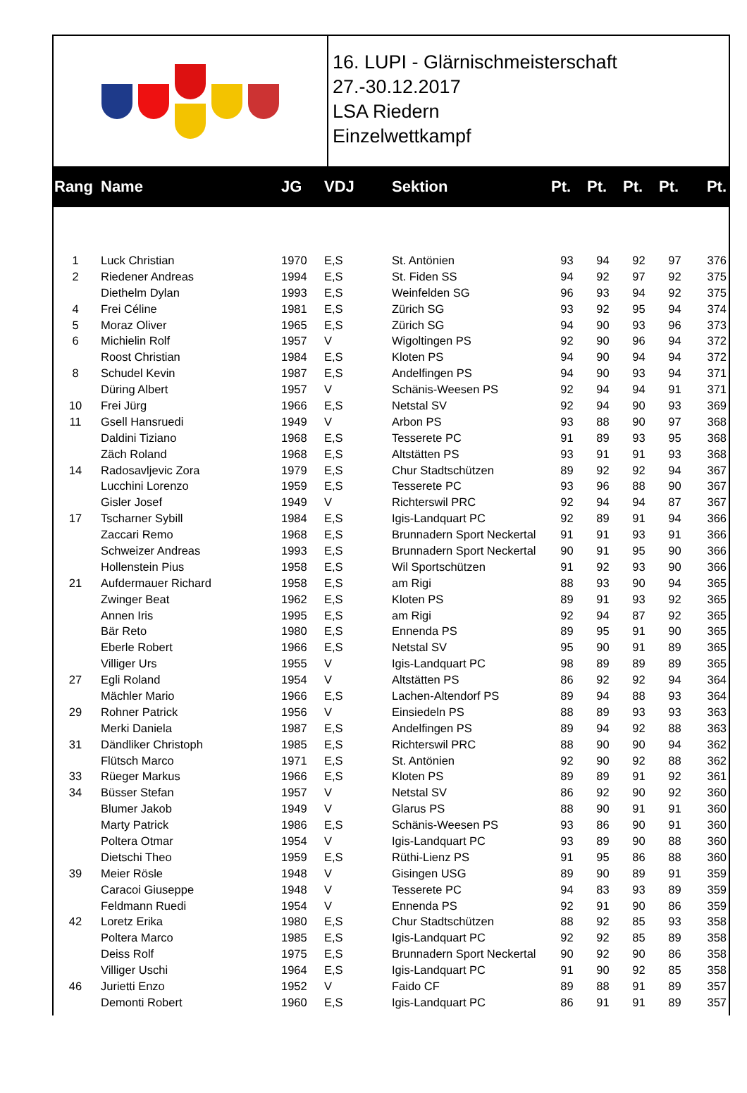16. LUPI - Glärnischmeisterschaft
27.-30.12.2017
LSA Riedern
Einzelwettkampf
| Rang | Name | JG | VDJ | Sektion | Pt. | Pt. | Pt. | Pt. | Pt. |
| --- | --- | --- | --- | --- | --- | --- | --- | --- | --- |
| 1 | Luck Christian | 1970 | E,S | St. Antönien | 93 | 94 | 92 | 97 | 376 |
| 2 | Riedener Andreas | 1994 | E,S | St. Fiden SS | 94 | 92 | 97 | 92 | 375 |
| | Diethelm Dylan | 1993 | E,S | Weinfelden SG | 96 | 93 | 94 | 92 | 375 |
| 4 | Frei Céline | 1981 | E,S | Zürich SG | 93 | 92 | 95 | 94 | 374 |
| 5 | Moraz Oliver | 1965 | E,S | Zürich SG | 94 | 90 | 93 | 96 | 373 |
| 6 | Michielin Rolf | 1957 | V | Wigoltingen PS | 92 | 90 | 96 | 94 | 372 |
| | Roost Christian | 1984 | E,S | Kloten PS | 94 | 90 | 94 | 94 | 372 |
| 8 | Schudel Kevin | 1987 | E,S | Andelfingen PS | 94 | 90 | 93 | 94 | 371 |
| | Düring Albert | 1957 | V | Schänis-Weesen PS | 92 | 94 | 94 | 91 | 371 |
| 10 | Frei Jürg | 1966 | E,S | Netstal SV | 92 | 94 | 90 | 93 | 369 |
| 11 | Gsell Hansruedi | 1949 | V | Arbon PS | 93 | 88 | 90 | 97 | 368 |
| | Daldini Tiziano | 1968 | E,S | Tesserete PC | 91 | 89 | 93 | 95 | 368 |
| | Zäch Roland | 1968 | E,S | Altstätten PS | 93 | 91 | 91 | 93 | 368 |
| 14 | Radosavljevic Zora | 1979 | E,S | Chur Stadtschützen | 89 | 92 | 92 | 94 | 367 |
| | Lucchini Lorenzo | 1959 | E,S | Tesserete PC | 93 | 96 | 88 | 90 | 367 |
| | Gisler Josef | 1949 | V | Richterswil PRC | 92 | 94 | 94 | 87 | 367 |
| 17 | Tscharner Sybill | 1984 | E,S | Igis-Landquart PC | 92 | 89 | 91 | 94 | 366 |
| | Zaccari Remo | 1968 | E,S | Brunnadern Sport Neckertal | 91 | 91 | 93 | 91 | 366 |
| | Schweizer Andreas | 1993 | E,S | Brunnadern Sport Neckertal | 90 | 91 | 95 | 90 | 366 |
| | Hollenstein Pius | 1958 | E,S | Wil Sportschützen | 91 | 92 | 93 | 90 | 366 |
| 21 | Aufdermauer Richard | 1958 | E,S | am Rigi | 88 | 93 | 90 | 94 | 365 |
| | Zwinger Beat | 1962 | E,S | Kloten PS | 89 | 91 | 93 | 92 | 365 |
| | Annen Iris | 1995 | E,S | am Rigi | 92 | 94 | 87 | 92 | 365 |
| | Bär Reto | 1980 | E,S | Ennenda PS | 89 | 95 | 91 | 90 | 365 |
| | Eberle Robert | 1966 | E,S | Netstal SV | 95 | 90 | 91 | 89 | 365 |
| | Villiger Urs | 1955 | V | Igis-Landquart PC | 98 | 89 | 89 | 89 | 365 |
| 27 | Egli Roland | 1954 | V | Altstätten PS | 86 | 92 | 92 | 94 | 364 |
| | Mächler Mario | 1966 | E,S | Lachen-Altendorf PS | 89 | 94 | 88 | 93 | 364 |
| 29 | Rohner Patrick | 1956 | V | Einsiedeln PS | 88 | 89 | 93 | 93 | 363 |
| | Merki Daniela | 1987 | E,S | Andelfingen PS | 89 | 94 | 92 | 88 | 363 |
| 31 | Dändliker Christoph | 1985 | E,S | Richterswil PRC | 88 | 90 | 90 | 94 | 362 |
| | Flütsch Marco | 1971 | E,S | St. Antönien | 92 | 90 | 92 | 88 | 362 |
| 33 | Rüeger Markus | 1966 | E,S | Kloten PS | 89 | 89 | 91 | 92 | 361 |
| 34 | Büsser Stefan | 1957 | V | Netstal SV | 86 | 92 | 90 | 92 | 360 |
| | Blumer Jakob | 1949 | V | Glarus PS | 88 | 90 | 91 | 91 | 360 |
| | Marty Patrick | 1986 | E,S | Schänis-Weesen PS | 93 | 86 | 90 | 91 | 360 |
| | Poltera Otmar | 1954 | V | Igis-Landquart PC | 93 | 89 | 90 | 88 | 360 |
| | Dietschi Theo | 1959 | E,S | Rüthi-Lienz PS | 91 | 95 | 86 | 88 | 360 |
| 39 | Meier Rösle | 1948 | V | Gisingen USG | 89 | 90 | 89 | 91 | 359 |
| | Caracoi Giuseppe | 1948 | V | Tesserete PC | 94 | 83 | 93 | 89 | 359 |
| | Feldmann Ruedi | 1954 | V | Ennenda PS | 92 | 91 | 90 | 86 | 359 |
| 42 | Loretz Erika | 1980 | E,S | Chur Stadtschützen | 88 | 92 | 85 | 93 | 358 |
| | Poltera Marco | 1985 | E,S | Igis-Landquart PC | 92 | 92 | 85 | 89 | 358 |
| | Deiss Rolf | 1975 | E,S | Brunnadern Sport Neckertal | 90 | 92 | 90 | 86 | 358 |
| | Villiger Uschi | 1964 | E,S | Igis-Landquart PC | 91 | 90 | 92 | 85 | 358 |
| 46 | Jurietti Enzo | 1952 | V | Faido CF | 89 | 88 | 91 | 89 | 357 |
| | Demonti Robert | 1960 | E,S | Igis-Landquart PC | 86 | 91 | 91 | 89 | 357 |